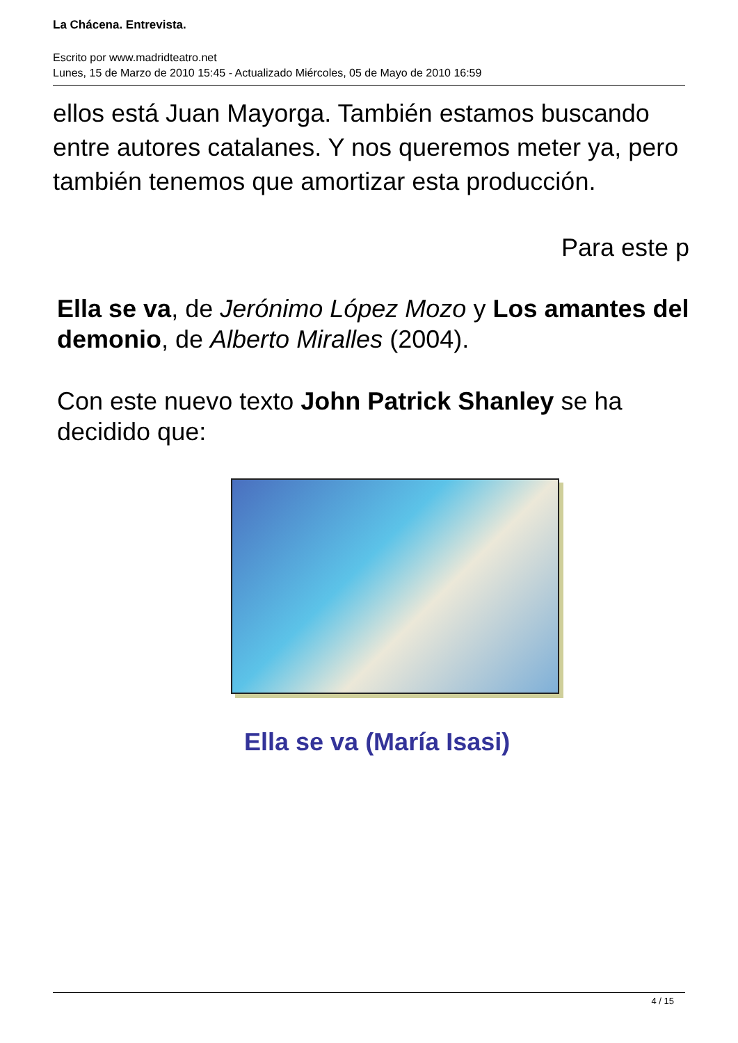La Chácena. Entrevista.
Escrito por www.madridteatro.net
Lunes, 15 de Marzo de 2010 15:45 - Actualizado Miércoles, 05 de Mayo de 2010 16:59
ellos está Juan Mayorga. También estamos buscando entre autores catalanes. Y nos queremos meter ya, pero también tenemos que amortizar esta producción.
Para este p
Ella se va, de Jerónimo López Mozo y Los amantes del demonio, de Alberto Miralles (2004).
Con este nuevo texto John Patrick Shanley se ha decidido que:
Ella se va (María Isasi)
4 / 15